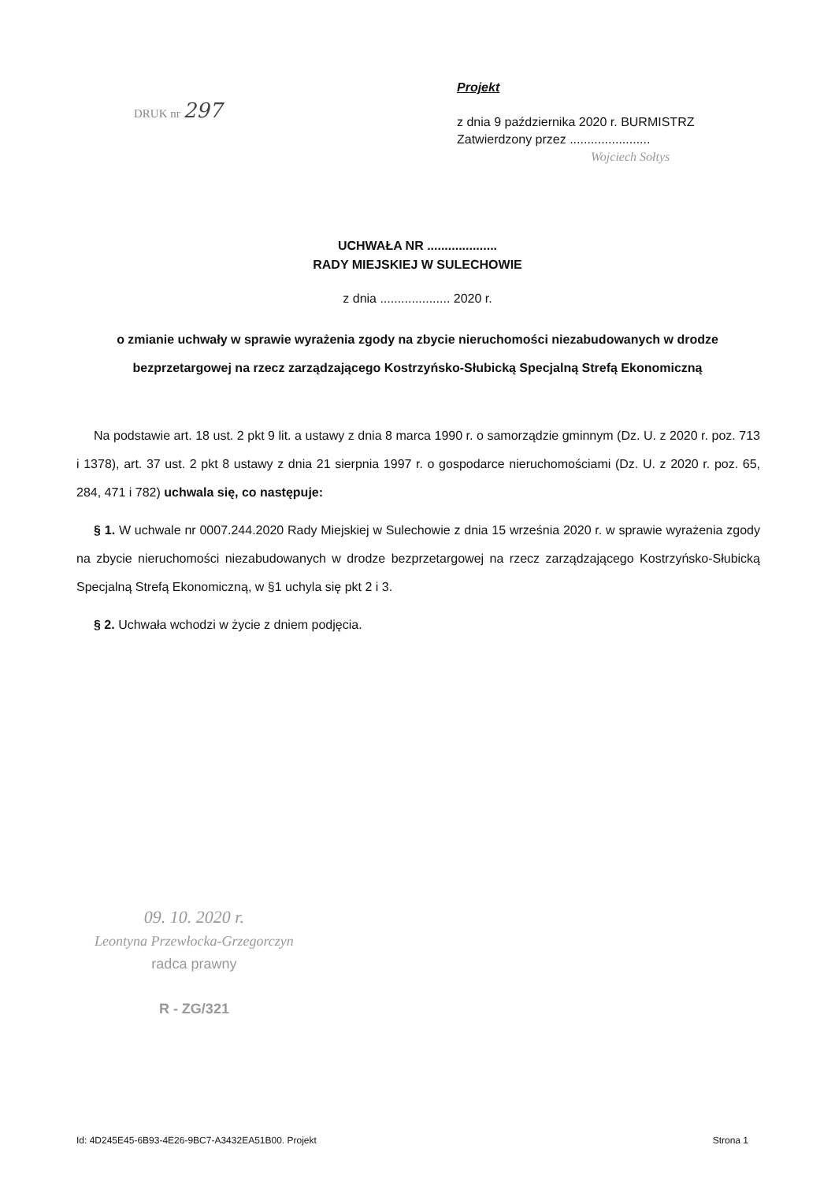DRUK nr 297
Projekt
z dnia 9 października 2020 r. BURMISTRZ
Zatwierdzony przez .......................
Wojciech Sołtys
UCHWAŁA NR ....................
RADY MIEJSKIEJ W SULECHOWIE
z dnia .................... 2020 r.
o zmianie uchwały w sprawie wyrażenia zgody na zbycie nieruchomości niezabudowanych w drodze bezprzetargowej na rzecz zarządzającego Kostrzyńsko-Słubicką Specjalną Strefą Ekonomiczną
Na podstawie art. 18 ust. 2 pkt 9 lit. a ustawy z dnia 8 marca 1990 r. o samorządzie gminnym (Dz. U. z 2020 r. poz. 713 i 1378), art. 37 ust. 2 pkt 8 ustawy z dnia 21 sierpnia 1997 r. o gospodarce nieruchomościami (Dz. U. z 2020 r. poz. 65, 284, 471 i 782) uchwala się, co następuje:
§ 1. W uchwale nr 0007.244.2020 Rady Miejskiej w Sulechowie z dnia 15 września 2020 r. w sprawie wyrażenia zgody na zbycie nieruchomości niezabudowanych w drodze bezprzetargowej na rzecz zarządzającego Kostrzyńsko-Słubicką Specjalną Strefą Ekonomiczną, w §1 uchyla się pkt 2 i 3.
§ 2. Uchwała wchodzi w życie z dniem podjęcia.
09. 10. 2020 r.
Leontyna Przewłocka-Grzegorczyn
radca prawny
R - ZG/321
Id: 4D245E45-6B93-4E26-9BC7-A3432EA51B00. Projekt Strona 1